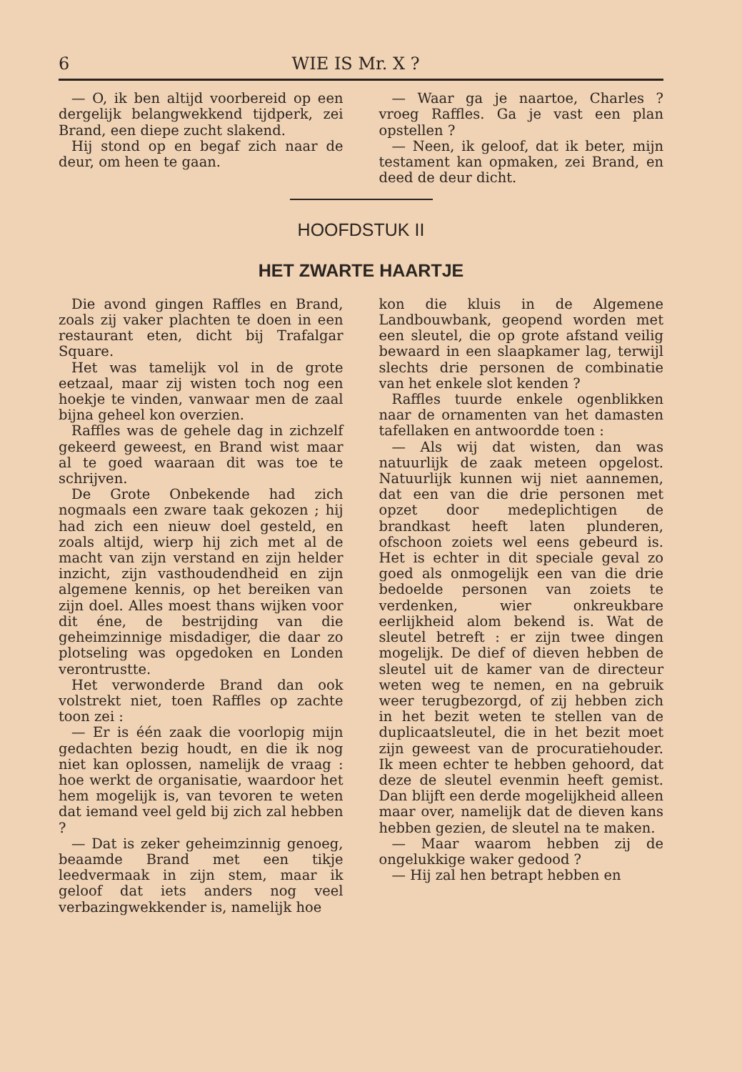6 WIE IS Mr. X ?
— O, ik ben altijd voorbereid op een dergelijk belangwekkend tijdperk, zei Brand, een diepe zucht slakend.
Hij stond op en begaf zich naar de deur, om heen te gaan.
— Waar ga je naartoe, Charles ? vroeg Raffles. Ga je vast een plan opstellen ?
— Neen, ik geloof, dat ik beter, mijn testament kan opmaken, zei Brand, en deed de deur dicht.
HOOFDSTUK II
HET ZWARTE HAARTJE
Die avond gingen Raffles en Brand, zoals zij vaker plachten te doen in een restaurant eten, dicht bij Trafalgar Square.
Het was tamelijk vol in de grote eetzaal, maar zij wisten toch nog een hoekje te vinden, vanwaar men de zaal bijna geheel kon overzien.
Raffles was de gehele dag in zichzelf gekeerd geweest, en Brand wist maar al te goed waaraan dit was toe te schrijven.
De Grote Onbekende had zich nogmaals een zware taak gekozen ; hij had zich een nieuw doel gesteld, en zoals altijd, wierp hij zich met al de macht van zijn verstand en zijn helder inzicht, zijn vasthoudendheid en zijn algemene kennis, op het bereiken van zijn doel. Alles moest thans wijken voor dit éne, de bestrijding van die geheimzinnige misdadiger, die daar zo plotseling was opgedoken en Londen verontrustte.
Het verwonderde Brand dan ook volstrekt niet, toen Raffles op zachte toon zei :
— Er is één zaak die voorlopig mijn gedachten bezig houdt, en die ik nog niet kan oplossen, namelijk de vraag : hoe werkt de organisatie, waardoor het hem mogelijk is, van tevoren te weten dat iemand veel geld bij zich zal hebben ?
— Dat is zeker geheimzinnig genoeg, beaamde Brand met een tikje leedvermaak in zijn stem, maar ik geloof dat iets anders nog veel verbazingwekkender is, namelijk hoe
kon die kluis in de Algemene Landbouwbank, geopend worden met een sleutel, die op grote afstand veilig bewaard in een slaapkamer lag, terwijl slechts drie personen de combinatie van het enkele slot kenden ?
Raffles tuurde enkele ogenblikken naar de ornamenten van het damasten tafellaken en antwoordde toen :
— Als wij dat wisten, dan was natuurlijk de zaak meteen opgelost. Natuurlijk kunnen wij niet aannemen, dat een van die drie personen met opzet door medeplichtigen de brandkast heeft laten plunderen, ofschoon zoiets wel eens gebeurd is. Het is echter in dit speciale geval zo goed als onmogelijk een van die drie bedoelde personen van zoiets te verdenken, wier onkreukbare eerlijkheid alom bekend is. Wat de sleutel betreft : er zijn twee dingen mogelijk. De dief of dieven hebben de sleutel uit de kamer van de directeur weten weg te nemen, en na gebruik weer terugbezorgd, of zij hebben zich in het bezit weten te stellen van de duplicaatsleutel, die in het bezit moet zijn geweest van de procuratiehouder. Ik meen echter te hebben gehoord, dat deze de sleutel evenmin heeft gemist. Dan blijft een derde mogelijkheid alleen maar over, namelijk dat de dieven kans hebben gezien, de sleutel na te maken.
— Maar waarom hebben zij de ongelukkige waker gedood ?
— Hij zal hen betrapt hebben en